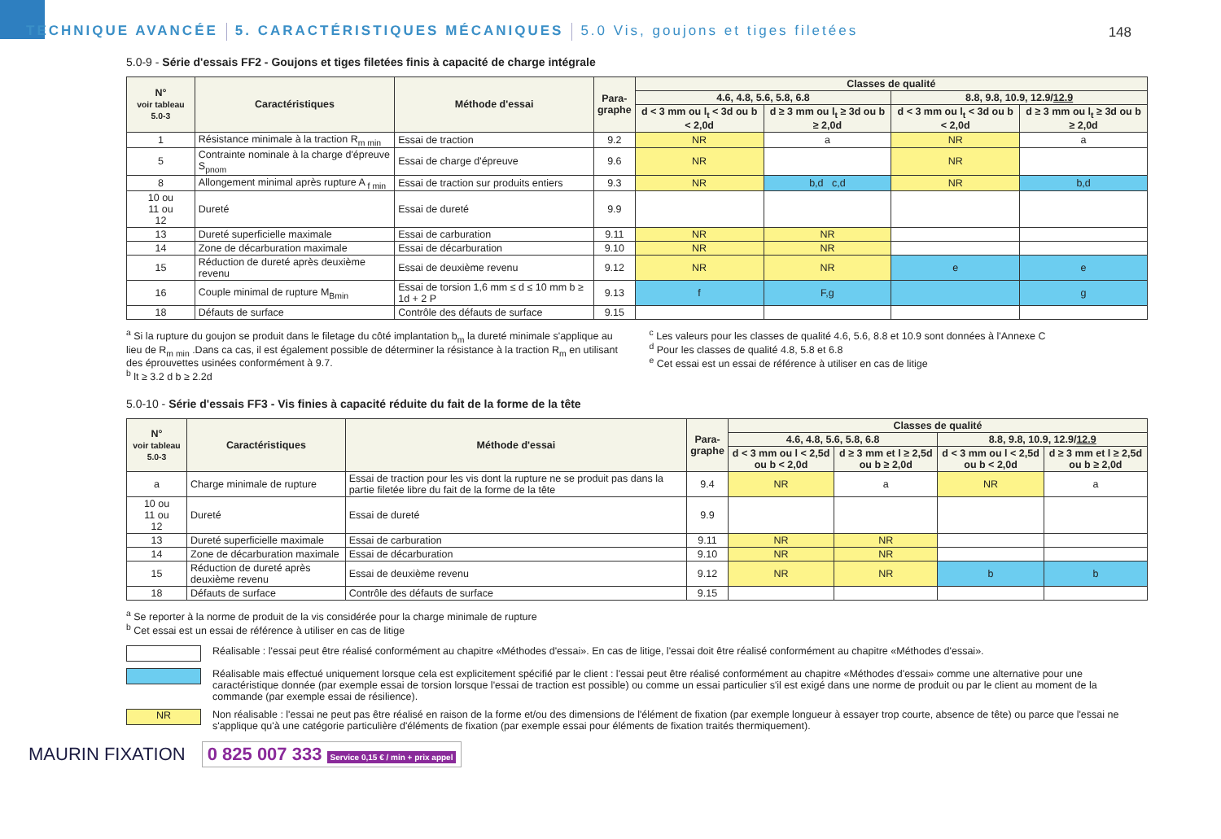TECHNIQUE AVANCÉE
5. CARACTÉRISTIQUES MÉCANIQUES
5.0 Vis, goujons et tiges filetées
148
5.0-9 - Série d'essais FF2 - Goujons et tiges filetées finis à capacité de charge intégrale
| N° voir tableau 5.0-3 | Caractéristiques | Méthode d'essai | Para- graphe | Classes de qualité | | | |
| --- | --- | --- | --- | --- | --- | --- | --- |
| | | | | 4.6, 4.8, 5.6, 5.8, 6.8 | | 8.8, 9.8, 10.9, 12.9/ 12.9 | |
| | | | | d < 3 mm ou l<sub>t</sub> < 3d ou b < 2,0d | d ≥ 3 mm ou l<sub>t</sub> ≥ 3d ou b ≥ 2,0d | d < 3 mm ou l<sub>t</sub> < 3d ou b < 2,0d | d ≥ 3 mm ou l<sub>t</sub> ≥ 3d ou b ≥ 2,0d |
| 1 | Résistance minimale à la traction R<sub>m min</sub> | Essai de traction | 9.2 | NR | a | NR | a |
| 5 | Contrainte nominale à la charge d'épreuve S<sub>pnom</sub> | Essai de charge d'épreuve | 9.6 | NR | | NR | |
| 8 | Allongement minimal après rupture A <sub>f min</sub> | Essai de traction sur produits entiers | 9.3 | NR | b,d c,d | NR | b,d |
| 10 ou 11 ou 12 | Dureté | Essai de dureté | 9.9 | | | | |
| 13 | Dureté superficielle maximale | Essai de carburation | 9.11 | NR | NR | | |
| 14 | Zone de décarburation maximale | Essai de décarburation | 9.10 | NR | NR | | |
| 15 | Réduction de dureté après deuxième revenu | Essai de deuxième revenu | 9.12 | NR | NR | e | e |
| 16 | Couple minimal de rupture M<sub>Bmin</sub> | Essai de torsion 1,6 mm ≤ d ≤ 10 mm b ≥ 1d + 2 P | 9.13 | f | F,g | | g |
| 18 | Défauts de surface | Contrôle des défauts de surface | 9.15 | | | | |
<sup>a</sup> Si la rupture du goujon se produit dans le filetage du côté implantation b<sub>m</sub> la dureté minimale s'applique au lieu de R<sub>m min</sub> .Dans ca cas, il est également possible de déterminer la résistance à la traction R<sub>m</sub> en utilisant des éprouvettes usinées conformément à 9.7.
<sup>b</sup> lt ≥ 3.2 d b ≥ 2.2d
<sup>c</sup> Les valeurs pour les classes de qualité 4.6, 5.6, 8.8 et 10.9 sont données à l'Annexe C
<sup>d</sup> Pour les classes de qualité 4.8, 5.8 et 6.8
<sup>e</sup> Cet essai est un essai de référence à utiliser en cas de litige
5.0-10 - Série d'essais FF3 - Vis finies à capacité réduite du fait de la forme de la tête
| N° voir tableau 5.0-3 | Caractéristiques | Méthode d'essai | Para- graphe | Classes de qualité | | | |
| --- | --- | --- | --- | --- | --- | --- | --- |
| | | | | 4.6, 4.8, 5.6, 5.8, 6.8 | | 8.8, 9.8, 10.9, 12.9/ 12.9 | |
| | | | | d < 3 mm ou l < 2,5d ou b < 2,0d | d ≥ 3 mm et l ≥ 2,5d ou b ≥ 2,0d | d < 3 mm ou l < 2,5d ou b < 2,0d | d ≥ 3 mm et l ≥ 2,5d ou b ≥ 2,0d |
| a | Charge minimale de rupture | Essai de traction pour les vis dont la rupture ne se produit pas dans la partie filetée libre du fait de la forme de la tête | 9.4 | NR | a | NR | a |
| 10 ou 11 ou 12 | Dureté | Essai de dureté | 9.9 | | | | |
| 13 | Dureté superficielle maximale | Essai de carburation | 9.11 | NR | NR | | |
| 14 | Zone de décarburation maximale | Essai de décarburation | 9.10 | NR | NR | | |
| 15 | Réduction de dureté après deuxième revenu | Essai de deuxième revenu | 9.12 | NR | NR | b | b |
| 18 | Défauts de surface | Contrôle des défauts de surface | 9.15 | | | | |
<sup>a</sup> Se reporter à la norme de produit de la vis considérée pour la charge minimale de rupture
<sup>b</sup> Cet essai est un essai de référence à utiliser en cas de litige
Réalisable : l'essai peut être réalisé conformément au chapitre «Méthodes d'essai». En cas de litige, l'essai doit être réalisé conformément au chapitre «Méthodes d'essai».
Réalisable mais effectué uniquement lorsque cela est explicitement spécifié par le client : l'essai peut être réalisé conformément au chapitre «Méthodes d'essai» comme une alternative pour une caractéristique donnée (par exemple essai de torsion lorsque l'essai de traction est possible) ou comme un essai particulier s'il est exigé dans une norme de produit ou par le client au moment de la commande (par exemple essai de résilience).
NR
Non réalisable : l'essai ne peut pas être réalisé en raison de la forme et/ou des dimensions de l'élément de fixation (par exemple longueur à essayer trop courte, absence de tête) ou parce que l'essai ne s'applique qu'à une catégorie particulière d'éléments de fixation (par exemple essai pour éléments de fixation traités thermiquement).
MAURIN FIXATION 0 825 007 333 Service 0,15 € / min + prix appel